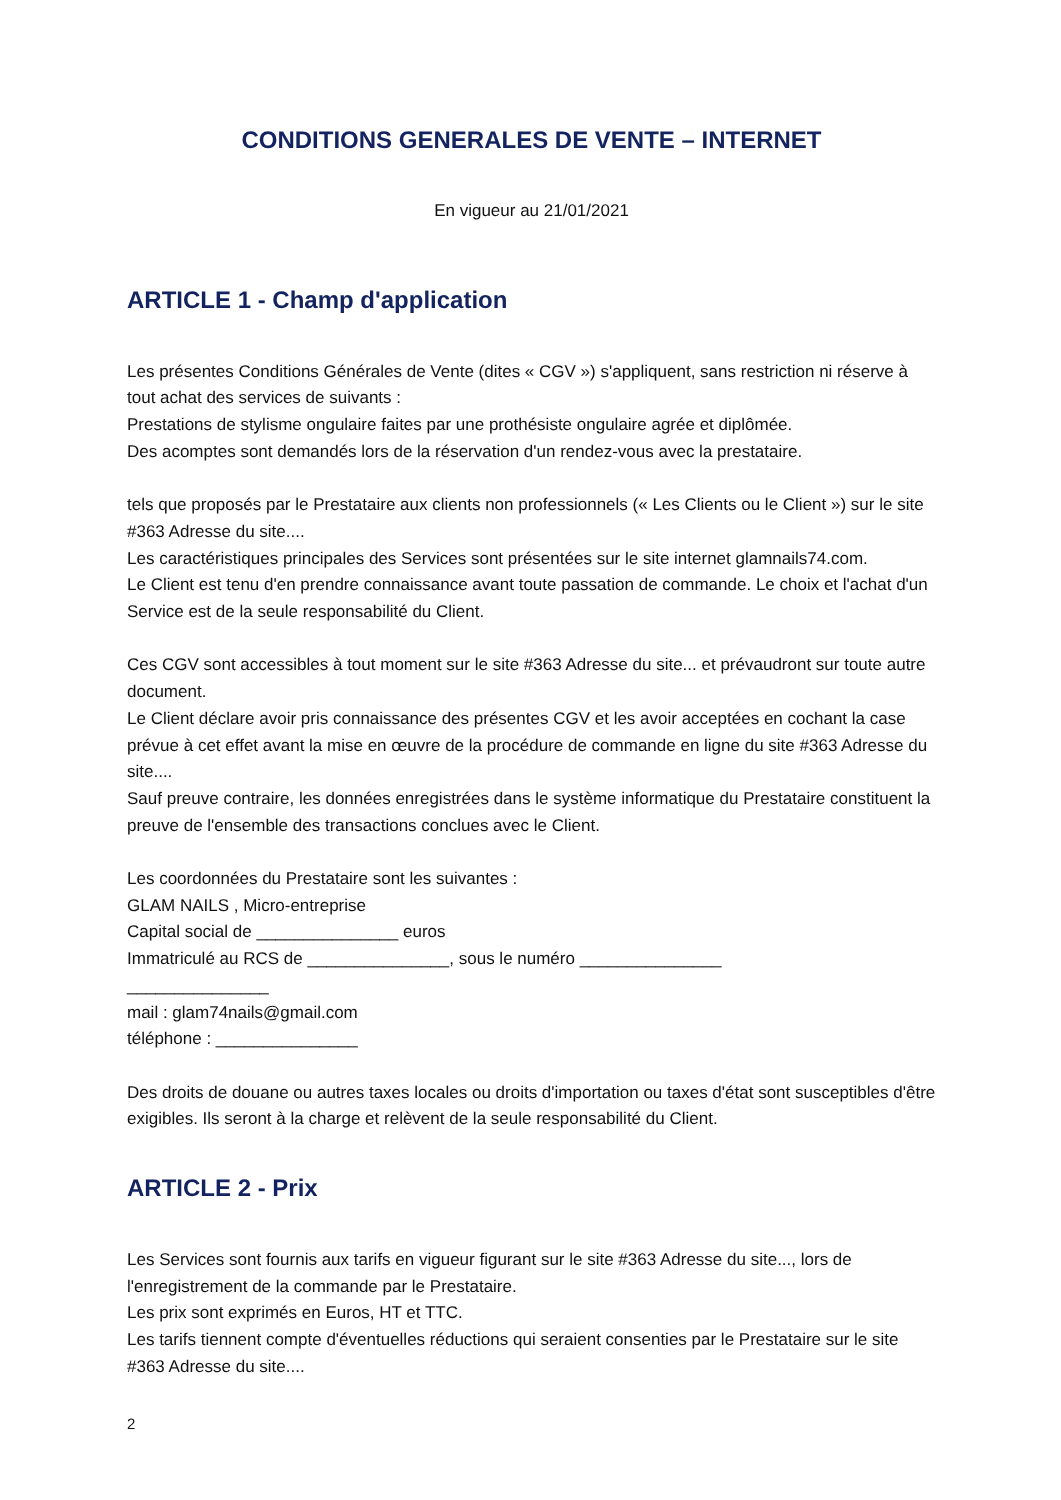CONDITIONS GENERALES DE VENTE – INTERNET
En vigueur au 21/01/2021
ARTICLE 1 - Champ d'application
Les présentes Conditions Générales de Vente (dites « CGV ») s'appliquent, sans restriction ni réserve à tout achat des services de suivants :
Prestations de stylisme ongulaire faites par une prothésiste ongulaire agrée et diplômée.
Des acomptes sont demandés lors de la réservation d'un rendez-vous avec la prestataire.
tels que proposés par le Prestataire aux clients non professionnels (« Les Clients ou le Client ») sur le site #363 Adresse du site....
Les caractéristiques principales des Services sont présentées sur le site internet glamnails74.com.
Le Client est tenu d'en prendre connaissance avant toute passation de commande. Le choix et l'achat d'un Service est de la seule responsabilité du Client.
Ces CGV sont accessibles à tout moment sur le site #363 Adresse du site... et prévaudront sur toute autre document.
Le Client déclare avoir pris connaissance des présentes CGV et les avoir acceptées en cochant la case prévue à cet effet avant la mise en œuvre de la procédure de commande en ligne du site #363 Adresse du site....
Sauf preuve contraire, les données enregistrées dans le système informatique du Prestataire constituent la preuve de l'ensemble des transactions conclues avec le Client.
Les coordonnées du Prestataire sont les suivantes :
GLAM NAILS , Micro-entreprise
Capital social de _______________ euros
Immatriculé au RCS de _______________, sous le numéro _______________
_______________
mail : glam74nails@gmail.com
téléphone : _______________
Des droits de douane ou autres taxes locales ou droits d'importation ou taxes d'état sont susceptibles d'être exigibles. Ils seront à la charge et relèvent de la seule responsabilité du Client.
ARTICLE 2 - Prix
Les Services sont fournis aux tarifs en vigueur figurant sur le site #363 Adresse du site..., lors de l'enregistrement de la commande par le Prestataire.
Les prix sont exprimés en Euros, HT et TTC.
Les tarifs tiennent compte d'éventuelles réductions qui seraient consenties par le Prestataire sur le site #363 Adresse du site....
2